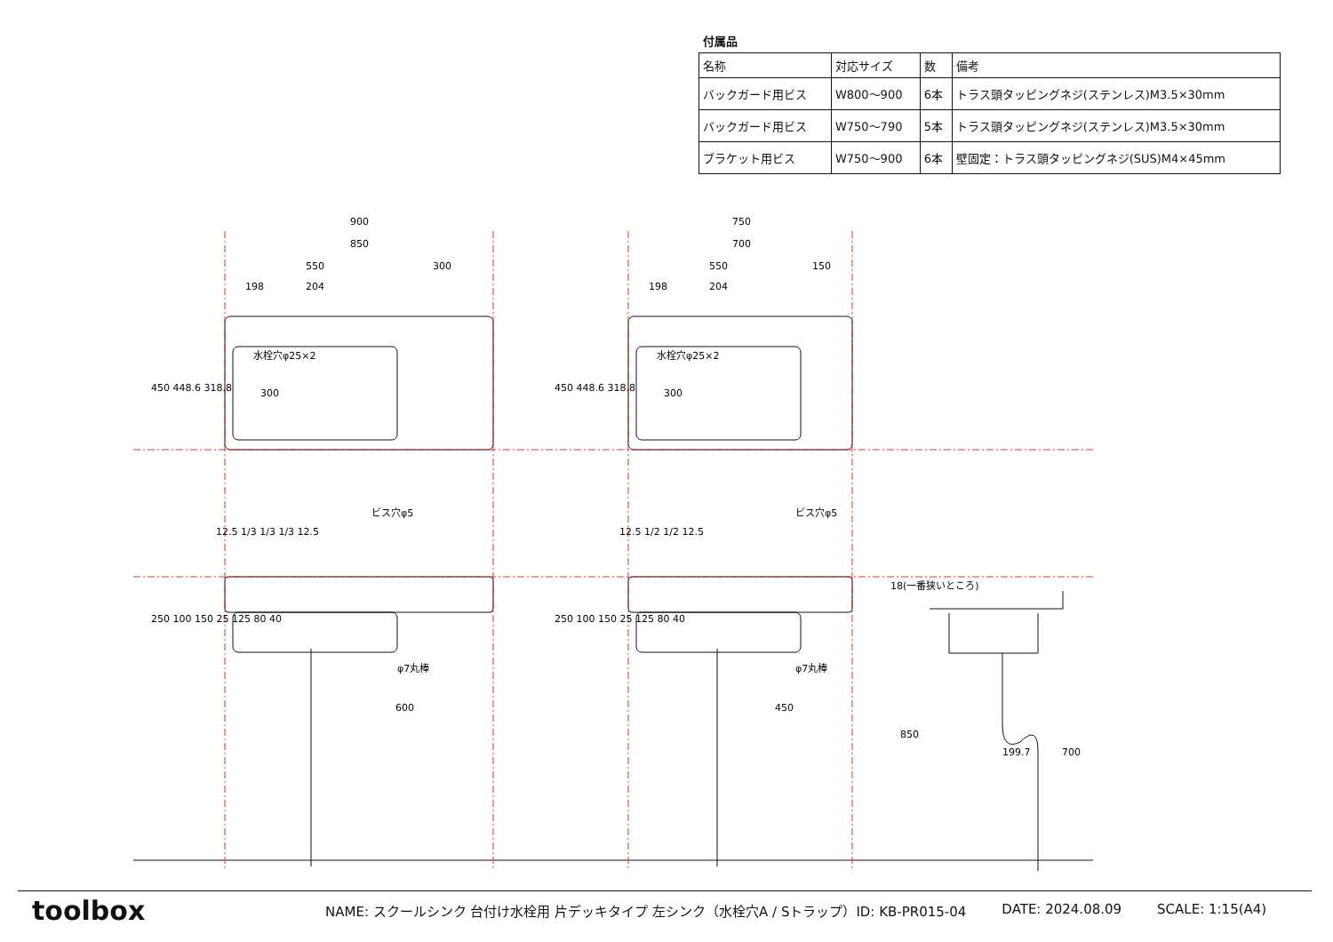付属品
| 名称 | 対応サイズ | 数 | 備考 |
| --- | --- | --- | --- |
| バックガード用ビス | W800〜900 | 6本 | トラス頭タッピングネジ(ステンレス)M3.5×30mm |
| バックガード用ビス | W750〜790 | 5本 | トラス頭タッピングネジ(ステンレス)M3.5×30mm |
| ブラケット用ビス | W750〜900 | 6本 | 壁固定：トラス頭タッピングネジ(SUS)M4×45mm |
900
850
550
300
198
204
750
700
550
150
198
204
水栓穴φ25×2
水栓穴φ25×2
300
300
450 448.6 318.8
450 448.6 318.8
ビス穴φ5
ビス穴φ5
12.5 1/3 1/3 1/3 12.5
12.5 1/2 1/2 12.5
φ7丸棒
φ7丸棒
600
450
250 100 150 25 125 80 40
250 100 150 25 125 80 40
18(一番狭いところ)
199.7
850
700
toolbox
NAME: スクールシンク 台付け水栓用 片デッキタイプ 左シンク（水栓穴A / Sトラップ）ID: KB-PR015-04 DATE: 2024.08.09 SCALE: 1:15(A4)